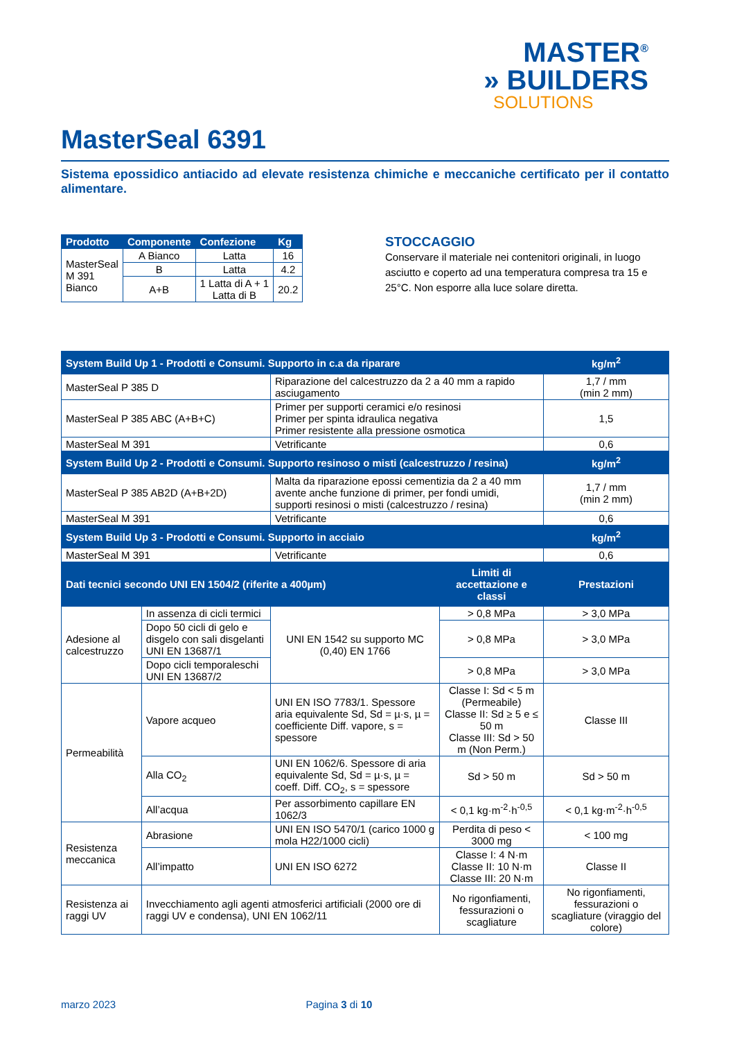MASTER<sup>®</sup>
» BUILDERS
SOLUTIONS
MasterSeal 6391
Sistema epossidico antiacido ad elevate resistenza chimiche e meccaniche certificato per il contatto alimentare.
| Prodotto | Componente | Confezione | Kg |
| --- | --- | --- | --- |
| MasterSeal M 391 Bianco | A Bianco | Latta | 16 |
| | B | Latta | 4.2 |
| | A+B | 1 Latta di A + 1 Latta di B | 20.2 |
STOCCAGGIO
Conservare il materiale nei contenitori originali, in luogo asciutto e coperto ad una temperatura compresa tra 15 e 25°C. Non esporre alla luce solare diretta.
| System Build Up 1 - Prodotti e Consumi. Supporto in c.a da riparare | | | | kg/m<sup>2</sup> |
| --- | --- | --- | --- | --- |
| MasterSeal P 385 D | | Riparazione del calcestruzzo da 2 a 40 mm a rapido asciugamento | | 1,7 / mm (min 2 mm) |
| MasterSeal P 385 ABC (A+B+C) | | Primer per supporti ceramici e/o resinosi Primer per spinta idraulica negativa Primer resistente alla pressione osmotica | | 1,5 |
| MasterSeal M 391 | | Vetrificante | | 0,6 |
| System Build Up 2 - Prodotti e Consumi. Supporto resinoso o misti (calcestruzzo / resina) | | | | kg/m<sup>2</sup> |
| MasterSeal P 385 AB2D (A+B+2D) | | Malta da riparazione epossi cementizia da 2 a 40 mm avente anche funzione di primer, per fondi umidi, supporti resinosi o misti (calcestruzzo / resina) | | 1,7 / mm (min 2 mm) |
| MasterSeal M 391 | | Vetrificante | | 0,6 |
| System Build Up 3 - Prodotti e Consumi. Supporto in acciaio | | | | kg/m<sup>2</sup> |
| MasterSeal M 391 | | Vetrificante | | 0,6 |
| Dati tecnici secondo UNI EN 1504/2 (riferite a 400µm) | | | Limiti di accettazione e classi | Prestazioni |
| Adesione al calcestruzzo | In assenza di cicli termici | UNI EN 1542 su supporto MC (0,40) EN 1766 | > 0,8 MPa | > 3,0 MPa |
| | Dopo 50 cicli di gelo e disgelo con sali disgelanti UNI EN 13687/1 | | > 0,8 MPa | > 3,0 MPa |
| | Dopo cicli temporaleschi UNI EN 13687/2 | | > 0,8 MPa | > 3,0 MPa |
| Permeabilità | Vapore acqueo | UNI EN ISO 7783/1. Spessore aria equivalente Sd, Sd = µ·s, µ = coefficiente Diff. vapore, s = spessore | Classe I: Sd < 5 m (Permeabile) Classe II: Sd ≥ 5 e ≤ 50 m Classe III: Sd > 50 m (Non Perm.) | Classe III |
| | Alla CO<sub>2</sub> | UNI EN 1062/6. Spessore di aria equivalente Sd, Sd = µ·s, µ = coeff. Diff. CO<sub>2</sub>, s = spessore | Sd > 50 m | Sd > 50 m |
| | All’acqua | Per assorbimento capillare EN 1062/3 | < 0,1 kg·m<sup>-2</sup>·h<sup>-0,5</sup> | < 0,1 kg·m<sup>-2</sup>·h<sup>-0,5</sup> |
| Resistenza meccanica | Abrasione | UNI EN ISO 5470/1 (carico 1000 g mola H22/1000 cicli) | Perdita di peso < 3000 mg | < 100 mg |
| | All’impatto | UNI EN ISO 6272 | Classe I: 4 N·m Classe II: 10 N·m Classe III: 20 N·m | Classe II |
| Resistenza ai raggi UV | Invecchiamento agli agenti atmosferici artificiali (2000 ore di raggi UV e condensa), UNI EN 1062/11 | | No rigonfiamenti, fessurazioni o scagliature | No rigonfiamenti, fessurazioni o scagliature (viraggio del colore) |
marzo 2023 Pagina 3 di 10